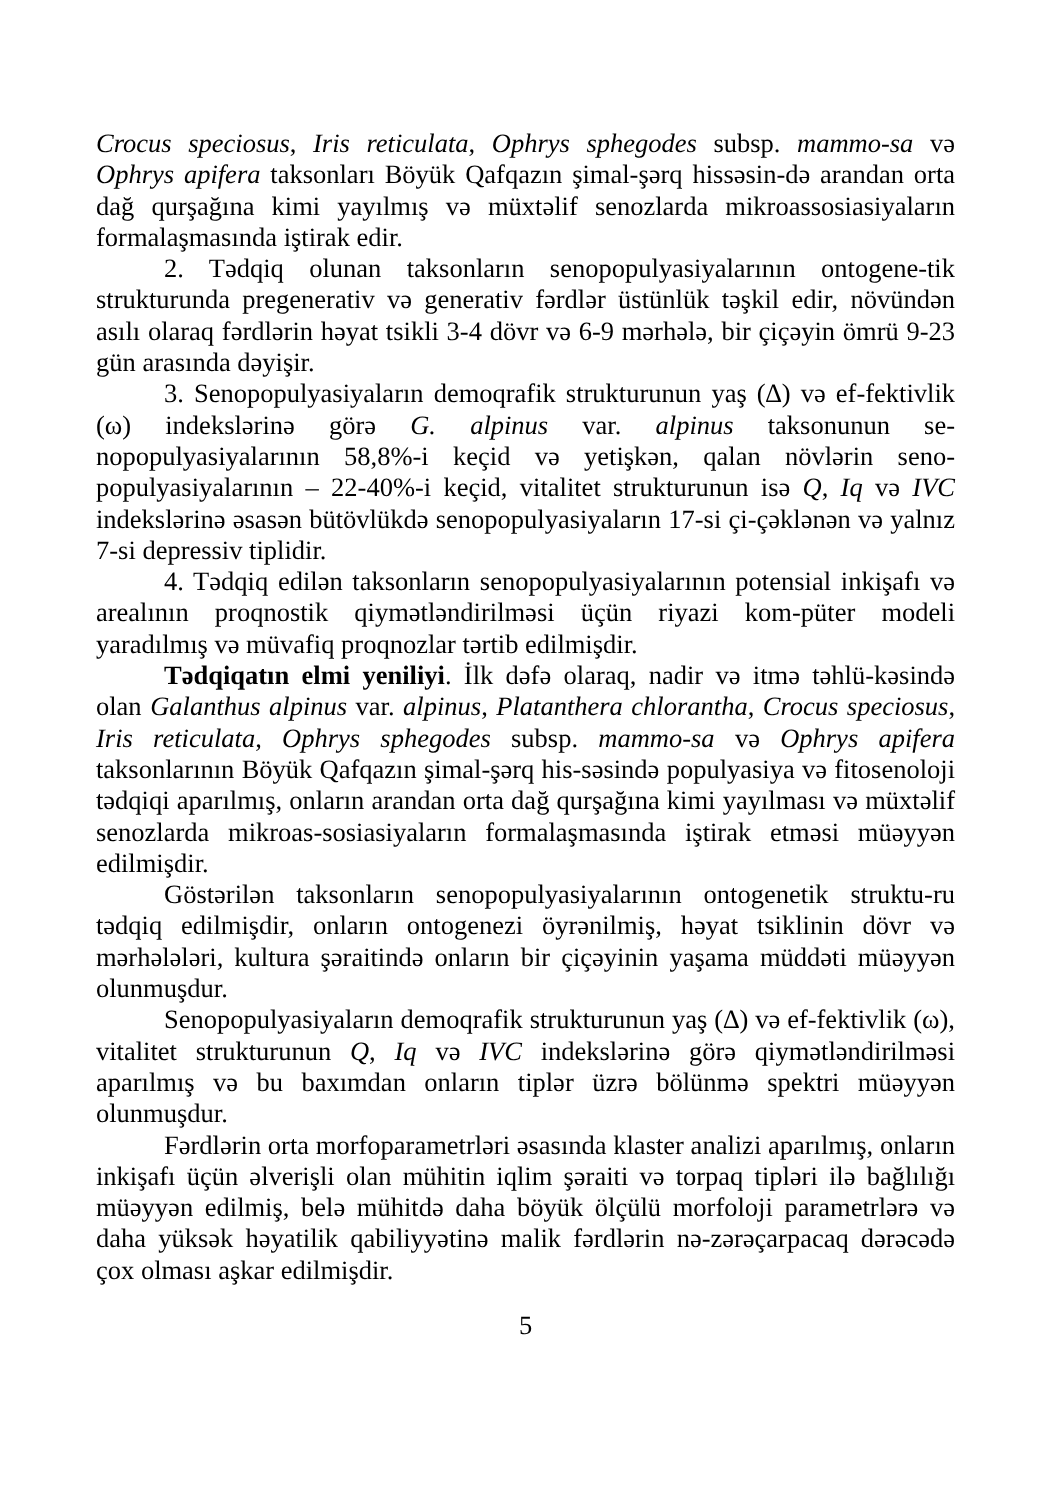Crocus speciosus, Iris reticulata, Ophrys sphegodes subsp. mammo-sa və Ophrys apifera taksonları Böyük Qafqazın şimal-şərq hissəsin-də arandan orta dağ qurşağına kimi yayılmış və müxtəlif senozlarda mikroassosiasiyaların formalaşmasında iştirak edir.
2. Tədqiq olunan taksonların senopopulyasiyalarının ontogene-tik strukturunda pregenerativ və generativ fərdlər üstünlük təşkil edir, növündən asılı olaraq fərdlərin həyat tsikli 3-4 dövr və 6-9 mərhələ, bir çiçəyin ömrü 9-23 gün arasında dəyişir.
3. Senopopulyasiyaların demoqrafik strukturunun yaş (∆) və ef-fektivlik (ω) indekslərinə görə G. alpinus var. alpinus taksonunun se-nopopulyasiyalarının 58,8%-i keçid və yetişkən, qalan növlərin seno-populyasiyalarının – 22-40%-i keçid, vitalitet strukturunun isə Q, Iq və IVC indekslərinə əsasən bütövlükdə senopopulyasiyaların 17-si çi-çəklənən və yalnız 7-si depressiv tiplidir.
4. Tədqiq edilən taksonların senopopulyasiyalarının potensial inkişafı və arealının proqnostik qiymətləndirilməsi üçün riyazi kom-püter modeli yaradılmış və müvafiq proqnozlar tərtib edilmişdir.
Tədqiqatın elmi yeniliyi. İlk dəfə olaraq, nadir və itmə təhlü-kəsində olan Galanthus alpinus var. alpinus, Platanthera chlorantha, Crocus speciosus, Iris reticulata, Ophrys sphegodes subsp. mammo-sa və Ophrys apifera taksonlarının Böyük Qafqazın şimal-şərq his-səsində populyasiya və fitosenoloji tədqiqi aparılmış, onların arandan orta dağ qurşağına kimi yayılması və müxtəlif senozlarda mikroas-sosiasiyaların formalaşmasında iştirak etməsi müəyyən edilmişdir.
Göstərilən taksonların senopopulyasiyalarının ontogenetik struktu-ru tədqiq edilmişdir, onların ontogenezi öyrənilmiş, həyat tsiklinin dövr və mərhələləri, kultura şəraitində onların bir çiçəyinin yaşama müddəti müəyyən olunmuşdur.
Senopopulyasiyaların demoqrafik strukturunun yaş (∆) və ef-fektivlik (ω), vitalitet strukturunun Q, Iq və IVC indekslərinə görə qiymətləndirilməsi aparılmış və bu baxımdan onların tiplər üzrə bölünmə spektri müəyyən olunmuşdur.
Fərdlərin orta morfoparametrləri əsasında klaster analizi aparılmış, onların inkişafı üçün əlverişli olan mühitin iqlim şəraiti və torpaq tipləri ilə bağlılığı müəyyən edilmiş, belə mühitdə daha böyük ölçülü morfoloji parametrlərə və daha yüksək həyatilik qabiliyyətinə malik fərdlərin nə-zərəçarpacaq dərəcədə çox olması aşkar edilmişdir.
5